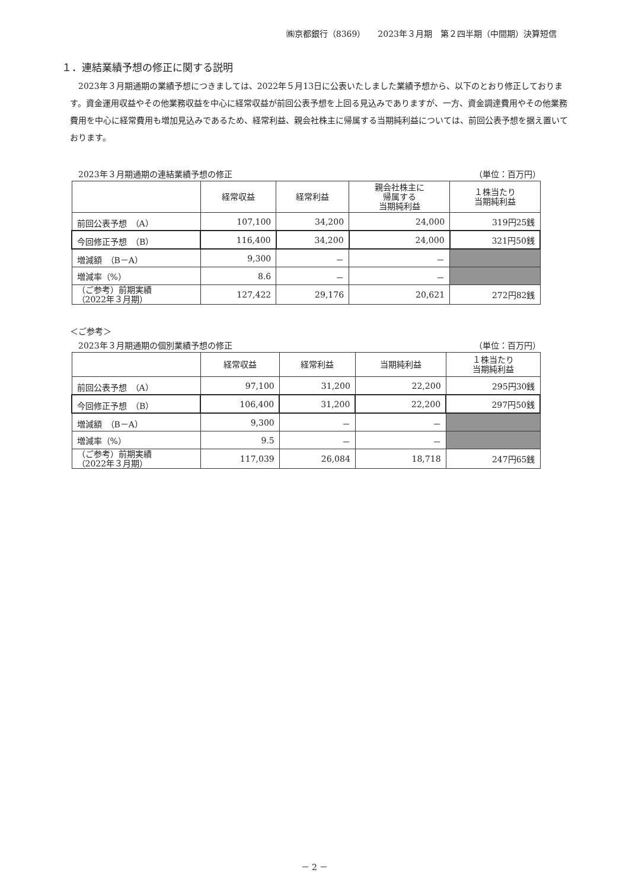㈱京都銀行（8369）　　2023年３月期　第２四半期（中間期）決算短信
１．連結業績予想の修正に関する説明
2023年３月期通期の業績予想につきましては、2022年５月13日に公表いたしました業績予想から、以下のとおり修正しております。資金運用収益やその他業務収益を中心に経常収益が前回公表予想を上回る見込みでありますが、一方、資金調達費用やその他業務費用を中心に経常費用も増加見込みであるため、経常利益、親会社株主に帰属する当期純利益については、前回公表予想を据え置いております。
2023年３月期通期の連結業績予想の修正 （単位：百万円）
| | 経常収益 | 経常利益 | 親会社株主に 帰属する 当期純利益 | １株当たり 当期純利益 |
| --- | --- | --- | --- | --- |
| 前回公表予想 （A） | 107,100 | 34,200 | 24,000 | 319円25銭 |
| 今回修正予想 （B） | 116,400 | 34,200 | 24,000 | 321円50銭 |
| 増減額 （B－A） | 9,300 | － | － | |
| 増減率（%） | 8.6 | － | － | |
| （ご参考）前期実績 （2022年３月期） | 127,422 | 29,176 | 20,621 | 272円82銭 |
＜ご参考＞
2023年３月期通期の個別業績予想の修正 （単位：百万円）
| | 経常収益 | 経常利益 | 当期純利益 | １株当たり 当期純利益 |
| --- | --- | --- | --- | --- |
| 前回公表予想 （A） | 97,100 | 31,200 | 22,200 | 295円30銭 |
| 今回修正予想 （B） | 106,400 | 31,200 | 22,200 | 297円50銭 |
| 増減額 （B－A） | 9,300 | － | － | |
| 増減率（%） | 9.5 | － | － | |
| （ご参考）前期実績 （2022年３月期） | 117,039 | 26,084 | 18,718 | 247円65銭 |
－ 2 －